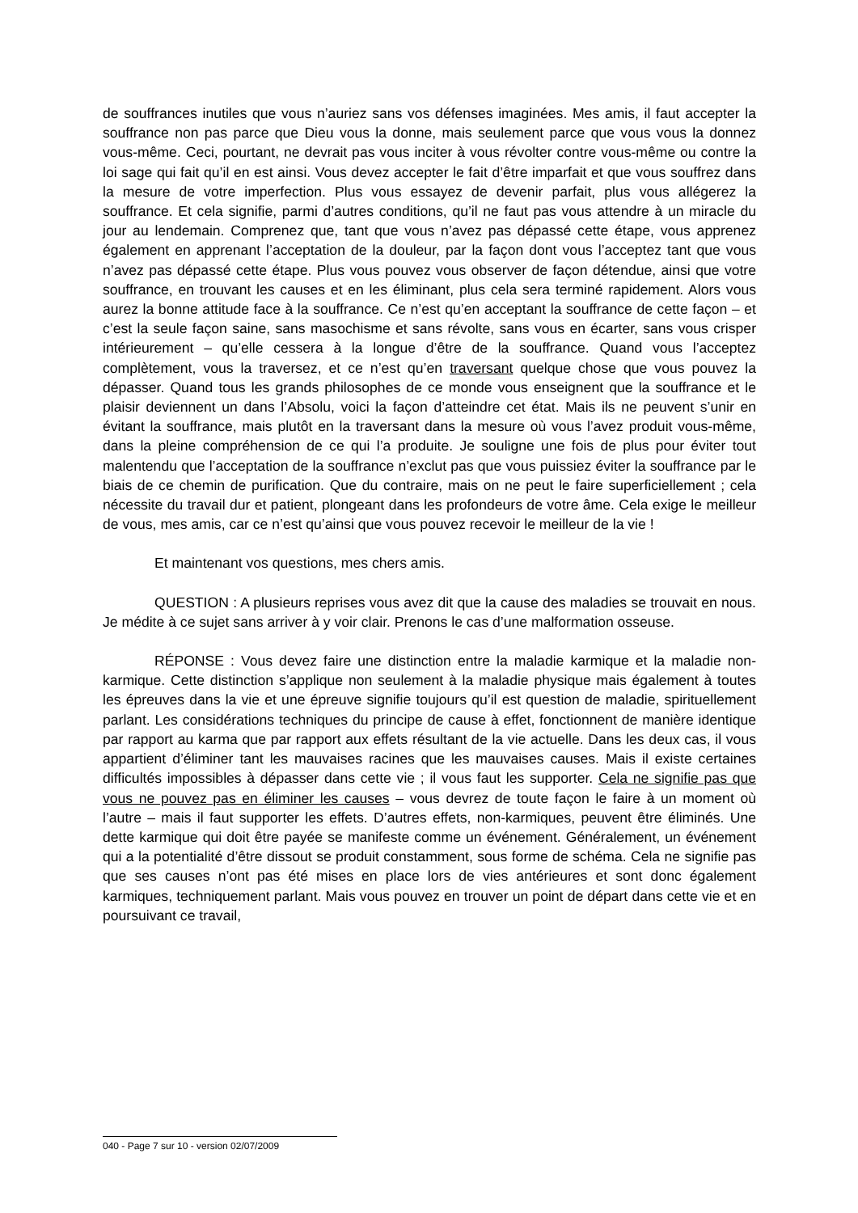de souffrances inutiles que vous n’auriez sans vos défenses imaginées. Mes amis, il faut accepter la souffrance non pas parce que Dieu vous la donne, mais seulement parce que vous vous la donnez vous-même. Ceci, pourtant, ne devrait pas vous inciter à vous révolter contre vous-même ou contre la loi sage qui fait qu’il en est ainsi. Vous devez accepter le fait d’être imparfait et que vous souffrez dans la mesure de votre imperfection. Plus vous essayez de devenir parfait, plus vous allégerez la souffrance. Et cela signifie, parmi d’autres conditions, qu’il ne faut pas vous attendre à un miracle du jour au lendemain. Comprenez que, tant que vous n’avez pas dépassé cette étape, vous apprenez également en apprenant l’acceptation de la douleur, par la façon dont vous l’acceptez tant que vous n’avez pas dépassé cette étape. Plus vous pouvez vous observer de façon détendue, ainsi que votre souffrance, en trouvant les causes et en les éliminant, plus cela sera terminé rapidement. Alors vous aurez la bonne attitude face à la souffrance. Ce n’est qu’en acceptant la souffrance de cette façon – et c’est la seule façon saine, sans masochisme et sans révolte, sans vous en écarter, sans vous crisper intérieurement – qu’elle cessera à la longue d’être de la souffrance. Quand vous l’acceptez complètement, vous la traversez, et ce n’est qu’en traversant quelque chose que vous pouvez la dépasser. Quand tous les grands philosophes de ce monde vous enseignent que la souffrance et le plaisir deviennent un dans l’Absolu, voici la façon d’atteindre cet état. Mais ils ne peuvent s’unir en évitant la souffrance, mais plutôt en la traversant dans la mesure où vous l’avez produit vous-même, dans la pleine compréhension de ce qui l’a produite. Je souligne une fois de plus pour éviter tout malentendu que l’acceptation de la souffrance n’exclut pas que vous puissiez éviter la souffrance par le biais de ce chemin de purification. Que du contraire, mais on ne peut le faire superficiellement ; cela nécessite du travail dur et patient, plongeant dans les profondeurs de votre âme. Cela exige le meilleur de vous, mes amis, car ce n’est qu’ainsi que vous pouvez recevoir le meilleur de la vie !
Et maintenant vos questions, mes chers amis.
QUESTION : A plusieurs reprises vous avez dit que la cause des maladies se trouvait en nous. Je médite à ce sujet sans arriver à y voir clair. Prenons le cas d’une malformation osseuse.
RÉPONSE : Vous devez faire une distinction entre la maladie karmique et la maladie non-karmique. Cette distinction s’applique non seulement à la maladie physique mais également à toutes les épreuves dans la vie et une épreuve signifie toujours qu’il est question de maladie, spirituellement parlant. Les considérations techniques du principe de cause à effet, fonctionnent de manière identique par rapport au karma que par rapport aux effets résultant de la vie actuelle. Dans les deux cas, il vous appartient d’éliminer tant les mauvaises racines que les mauvaises causes. Mais il existe certaines difficultés impossibles à dépasser dans cette vie ; il vous faut les supporter. Cela ne signifie pas que vous ne pouvez pas en éliminer les causes – vous devrez de toute façon le faire à un moment où l’autre – mais il faut supporter les effets. D’autres effets, non-karmiques, peuvent être éliminés. Une dette karmique qui doit être payée se manifeste comme un événement. Généralement, un événement qui a la potentialité d’être dissout se produit constamment, sous forme de schéma. Cela ne signifie pas que ses causes n’ont pas été mises en place lors de vies antérieures et sont donc également karmiques, techniquement parlant. Mais vous pouvez en trouver un point de départ dans cette vie et en poursuivant ce travail,
040 - Page 7 sur 10 - version 02/07/2009